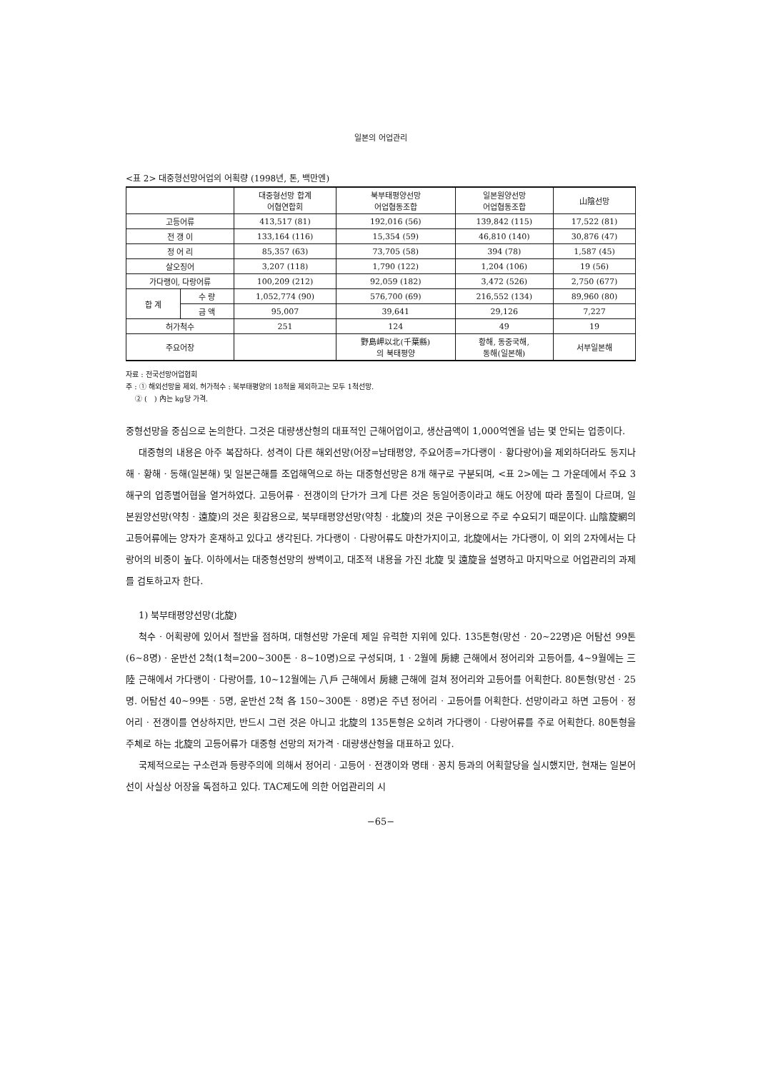일본의 어업관리
<표 2> 대중형선망어업의 어획량 (1998년, 톤, 백만엔)
| | | 대중형선망 합계 어협연합회 | 북부태평양선망 어업협동조합 | 일본원양선망 어업협동조합 | 山陰선망 |
| --- | --- | --- | --- | --- | --- |
| 고등어류 | | 413,517 (81) | 192,016 (56) | 139,842 (115) | 17,522 (81) |
| 전 갱 이 | | 133,164 (116) | 15,354 (59) | 46,810 (140) | 30,876 (47) |
| 정 어 리 | | 85,357 (63) | 73,705 (58) | 394 (78) | 1,587 (45) |
| 살오징어 | | 3,207 (118) | 1,790 (122) | 1,204 (106) | 19 (56) |
| 가다랭이, 다랑어류 | | 100,209 (212) | 92,059 (182) | 3,472 (526) | 2,750 (677) |
| 합 계 | 수 량 | 1,052,774 (90) | 576,700 (69) | 216,552 (134) | 89,960 (80) |
| | 금 액 | 95,007 | 39,641 | 29,126 | 7,227 |
| 허가척수 | | 251 | 124 | 49 | 19 |
| 주요어장 | | | 野島岬以北(千葉縣) 의 북태평양 | 황해, 동중국해, 동해(일본해) | 서부일본해 |
자료 : 전국선망어업협회
주 : ① 해외선망을 제외. 허가척수 : 북부태평양의 18척을 제외하고는 모두 1척선망.
② (　) 內는 kg당 가격.
중형선망을 중심으로 논의한다. 그것은 대량생산형의 대표적인 근해어업이고, 생산금액이 1,000억엔을 넘는 몇 안되는 업종이다.
대중형의 내용은 아주 복잡하다. 성격이 다른 해외선망(어장=남태평양, 주요어종=가다랭이 · 황다랑어)을 제외하더라도 동지나해 · 황해 · 동해(일본해) 및 일본근해를 조업해역으로 하는 대중형선망은 8개 해구로 구분되며, <표 2>에는 그 가운데에서 주요 3해구의 업종별어협을 열거하였다. 고등어류 · 전갱이의 단가가 크게 다른 것은 동일어종이라고 해도 어장에 따라 품질이 다르며, 일본원양선망(약칭 · 遠旋)의 것은 횟감용으로, 북부태평양선망(약칭 · 北旋)의 것은 구이용으로 주로 수요되기 때문이다. 山陰旋網의 고등어류에는 양자가 혼재하고 있다고 생각된다. 가다랭이 · 다랑어류도 마찬가지이고, 北旋에서는 가다랭이, 이 외의 2자에서는 다랑어의 비중이 높다. 이하에서는 대중형선망의 쌍벽이고, 대조적 내용을 가진 北旋 및 遠旋을 설명하고 마지막으로 어업관리의 과제를 검토하고자 한다.
1) 북부태평양선망(北旋)
척수 · 어획량에 있어서 절반을 점하며, 대형선망 가운데 제일 유력한 지위에 있다. 135톤형(망선 · 20∼22명)은 어탐선 99톤(6∼8명) · 운반선 2척(1척=200∼300톤 · 8∼10명)으로 구성되며, 1 · 2월에 房總 근해에서 정어리와 고등어를, 4∼9월에는 三陸 근해에서 가다랭이 · 다랑어를, 10∼12월에는 八戶 근해에서 房總 근해에 걸쳐 정어리와 고등어를 어획한다. 80톤형(망선 · 25명. 어탐선 40∼99톤 · 5명, 운반선 2척 各 150∼300톤 · 8명)은 주년 정어리 · 고등어를 어획한다. 선망이라고 하면 고등어 · 정어리 · 전갱이를 연상하지만, 반드시 그런 것은 아니고 北旋의 135톤형은 오히려 가다랭이 · 다랑어류를 주로 어획한다. 80톤형을 주체로 하는 北旋의 고등어류가 대중형 선망의 저가격 · 대량생산형을 대표하고 있다.
국제적으로는 구소련과 등량주의에 의해서 정어리 · 고등어 · 전갱이와 명태 · 꽁치 등과의 어획할당을 실시했지만, 현재는 일본어선이 사실상 어장을 독점하고 있다. TAC제도에 의한 어업관리의 시
−65−